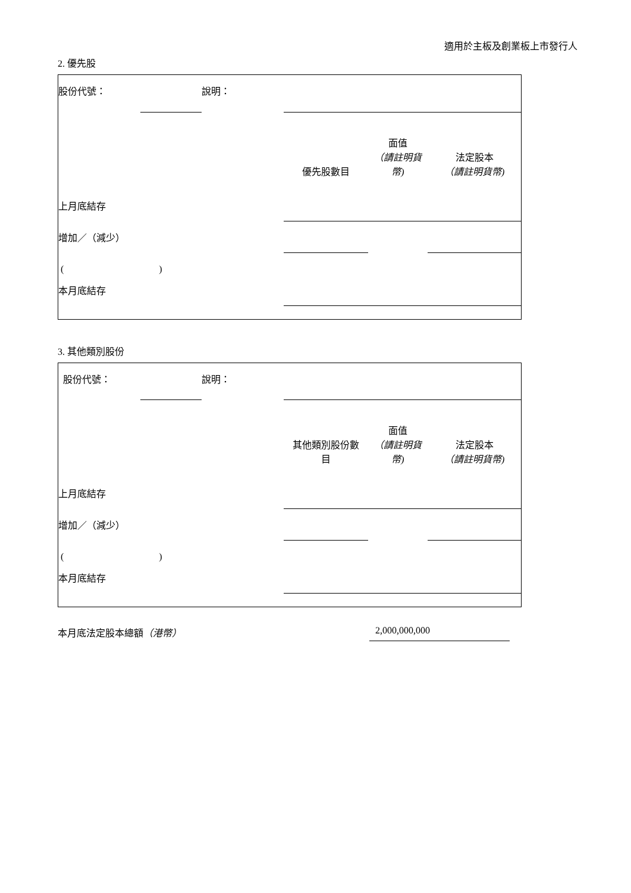適用於主板及創業板上市發行人
2. 優先股
| 股份代號： | | 說明： | | | |
| | | | 優先股數目 | 面值 （請註明貨幣) | 法定股本 （請註明貨幣) |
| 上月底結存 | | | | | |
| 增加／（減少） | | | | | |
| ( ) | | | | | |
| 本月底結存 | | | | | |
3. 其他類別股份
| 股份代號： | | 說明： | | | |
| | | | 其他類別股份數 目 | 面值 （請註明貨幣) | 法定股本 （請註明貨幣) |
| 上月底結存 | | | | | |
| 增加／（減少） | | | | | |
| ( ) | | | | | |
| 本月底結存 | | | | | |
本月底法定股本總額（港幣） 2,000,000,000